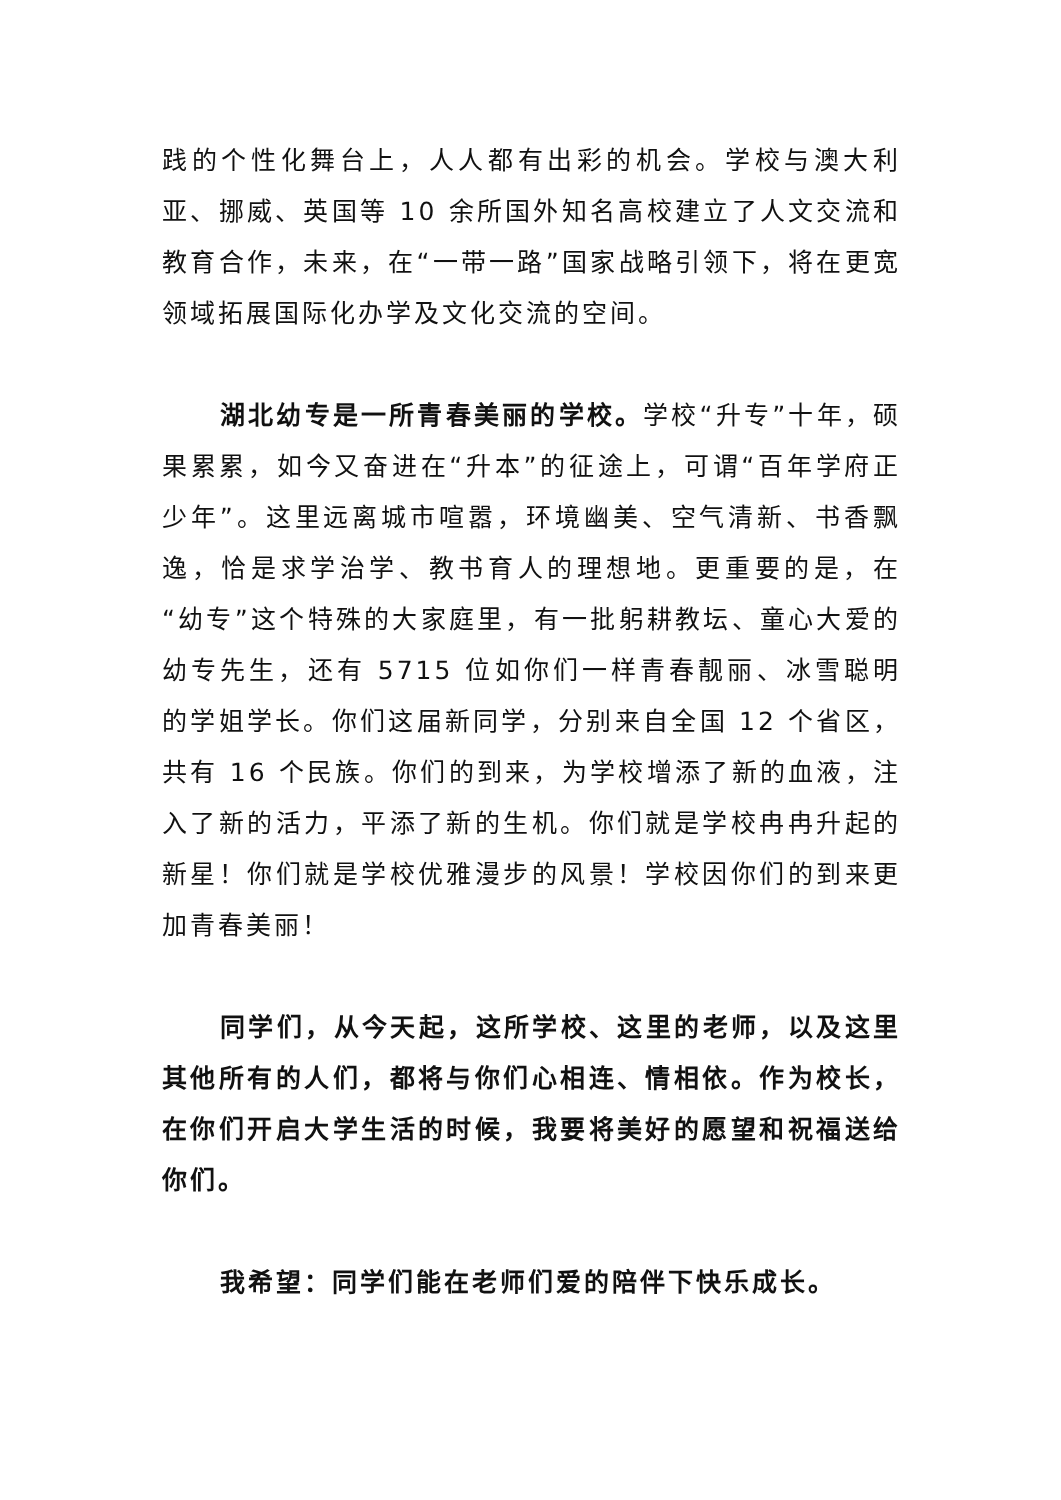践的个性化舞台上，人人都有出彩的机会。学校与澳大利亚、挪威、英国等 10 余所国外知名高校建立了人文交流和教育合作，未来，在“一带一路”国家战略引领下，将在更宽领域拓展国际化办学及文化交流的空间。
湖北幼专是一所青春美丽的学校。学校“升专”十年，硕果累累，如今又奋进在“升本”的征途上，可谓“百年学府正少年”。这里远离城市喧嚣，环境幽美、空气清新、书香飘逸，恰是求学治学、教书育人的理想地。更重要的是，在“幼专”这个特殊的大家庭里，有一批躬耕教坛、童心大爱的幼专先生，还有 5715 位如你们一样青春靓丽、冰雪聪明的学姐学长。你们这届新同学，分别来自全国 12 个省区，共有 16 个民族。你们的到来，为学校增添了新的血液，注入了新的活力，平添了新的生机。你们就是学校冉冉升起的新星！你们就是学校优雅漫步的风景！学校因你们的到来更加青春美丽！
同学们，从今天起，这所学校、这里的老师，以及这里其他所有的人们，都将与你们心相连、情相依。作为校长，在你们开启大学生活的时候，我要将美好的愿望和祝福送给你们。
我希望：同学们能在老师们爱的陪伴下快乐成长。